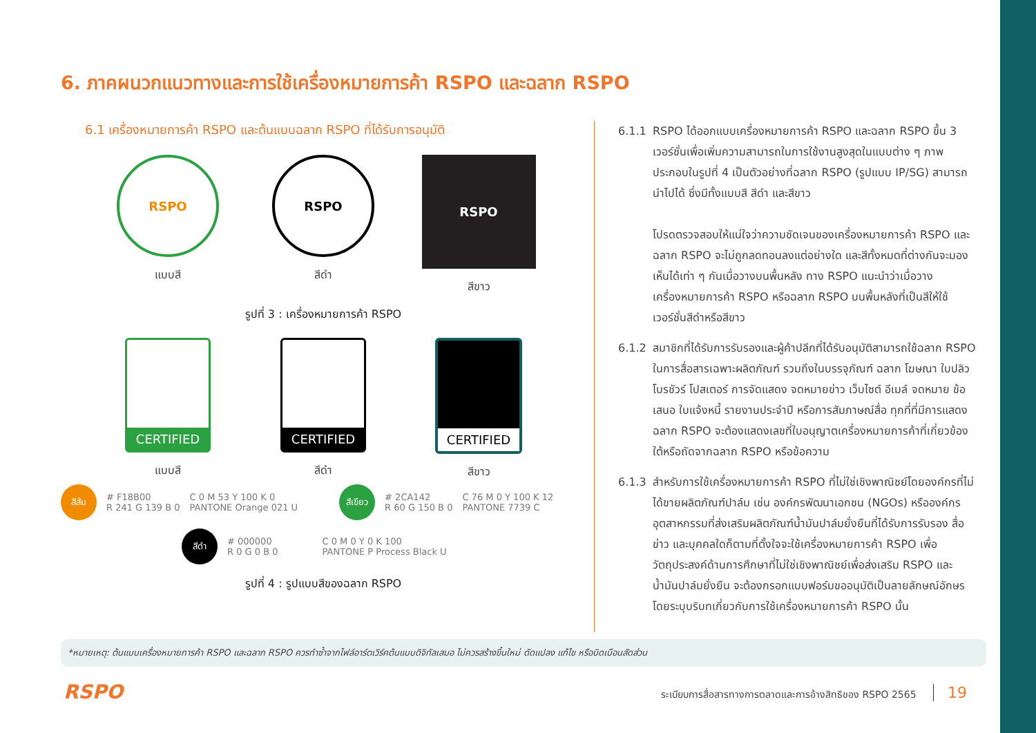6. ภาคผนวกแนวทางและการใช้เครื่องหมายการค้า RSPO และฉลาก RSPO
6.1 เครื่องหมายการค้า RSPO และต้นแบบฉลาก RSPO ที่ได้รับการอนุมัติ
RSPO
แบบสี
RSPO
สีดำ
RSPO
สีขาว
รูปที่ 3 : เครื่องหมายการค้า RSPO
CERTIFIED
แบบสี
CERTIFIED
สีดำ
CERTIFIED
สีขาว
สีส้ม
# F18B00
R 241 G 139 B 0
C 0 M 53 Y 100 K 0
PANTONE Orange 021 U
สีเขียว
# 2CA142
R 60 G 150 B 0
C 76 M 0 Y 100 K 12
PANTONE 7739 C
สีดำ
# 000000
R 0 G 0 B 0
C 0 M 0 Y 0 K 100
PANTONE P Process Black U
รูปที่ 4 : รูปแบบสีของฉลาก RSPO
6.1.1 RSPO ได้ออกแบบเครื่องหมายการค้า RSPO และฉลาก RSPO ขึ้น 3 เวอร์ชั่นเพื่อเพิ่มความสามารถในการใช้งานสูงสุดในแบบต่าง ๆ ภาพประกอบในรูปที่ 4 เป็นตัวอย่างที่ฉลาก RSPO (รูปแบบ IP/SG) สามารถนำไปได้ ซึ่งมีทั้งแบบสี สีดำ และสีขาว
โปรดตรวจสอบให้แน่ใจว่าความชัดเจนของเครื่องหมายการค้า RSPO และฉลาก RSPO จะไม่ถูกลดทอนลงแต่อย่างใด และสีทั้งหมดที่ต่างกันจะมองเห็นได้เท่า ๆ กันเมื่อวางบนพื้นหลัง ทาง RSPO แนะนำว่าเมื่อวางเครื่องหมายการค้า RSPO หรือฉลาก RSPO บนพื้นหลังที่เป็นสีให้ใช้เวอร์ชั่นสีดำหรือสีขาว
6.1.2 สมาชิกที่ได้รับการรับรองและผู้ค้าปลีกที่ได้รับอนุมัติสามารถใช้ฉลาก RSPO ในการสื่อสารเฉพาะผลิตภัณฑ์ รวมถึงในบรรจุภัณฑ์ ฉลาก โฆษณา ใบปลิว โบรชัวร์ โปสเตอร์ การจัดแสดง จดหมายข่าว เว็บไซต์ อีเมล์ จดหมาย ข้อเสนอ ใบแจ้งหนี้ รายงานประจำปี หรือการสัมภาษณ์สื่อ ทุกที่ที่มีการแสดงฉลาก RSPO จะต้องแสดงเลขที่ใบอนุญาตเครื่องหมายการค้าที่เกี่ยวข้องใต้หรือถัดจากฉลาก RSPO หรือข้อความ
6.1.3 สำหรับการใช้เครื่องหมายการค้า RSPO ที่ไม่ใช่เชิงพาณิชย์โดยองค์กรที่ไม่ได้ขายผลิตภัณฑ์ปาล์ม เช่น องค์กรพัฒนาเอกชน (NGOs) หรือองค์กรอุตสาหกรรมที่ส่งเสริมผลิตภัณฑ์น้ำมันปาล์มยั่งยืนที่ได้รับการรับรอง สื่อข่าว และบุคคลใดก็ตามที่ตั้งใจจะใช้เครื่องหมายการค้า RSPO เพื่อวัตถุประสงค์ด้านการศึกษาที่ไม่ใช่เชิงพาณิชย์เพื่อส่งเสริม RSPO และน้ำมันปาล์มยั่งยืน จะต้องกรอกแบบฟอร์มขออนุมัติเป็นลายลักษณ์อักษร โดยระบุบริบทเกี่ยวกับการใช้เครื่องหมายการค้า RSPO นั้น
*หมายเหตุ: ต้นแบบเครื่องหมายการค้า RSPO และฉลาก RSPO ควรทำซ้ำจากไฟล์อาร์ตเวิร์คต้นแบบดิจิทัลเสมอ ไม่ควรสร้างขึ้นใหม่ ดัดแปลง แก้ไข หรือบิดเบือนสัดส่วน
RSPO
ระเบียบการสื่อสารทางการตลาดและการอ้างสิทธิของ RSPO 2565 19